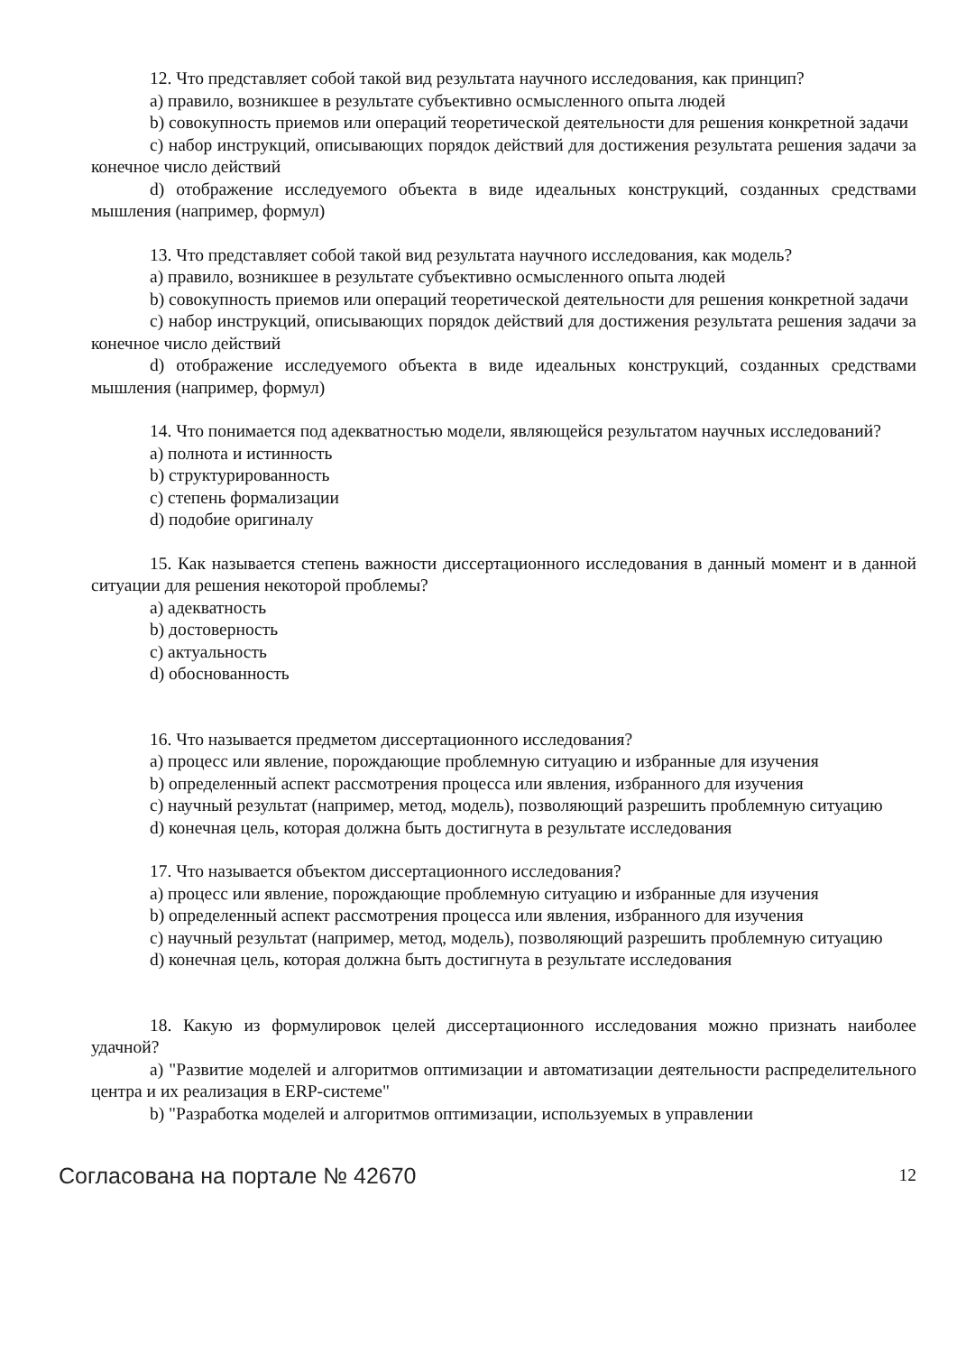12. Что представляет собой такой вид результата научного исследования, как принцип?
a) правило, возникшее в результате субъективно осмысленного опыта людей
b) совокупность приемов или операций теоретической деятельности для решения конкретной задачи
c) набор инструкций, описывающих порядок действий для достижения результата решения задачи за конечное число действий
d) отображение исследуемого объекта в виде идеальных конструкций, созданных средствами мышления (например, формул)
13. Что представляет собой такой вид результата научного исследования, как модель?
a) правило, возникшее в результате субъективно осмысленного опыта людей
b) совокупность приемов или операций теоретической деятельности для решения конкретной задачи
c) набор инструкций, описывающих порядок действий для достижения результата решения задачи за конечное число действий
d) отображение исследуемого объекта в виде идеальных конструкций, созданных средствами мышления (например, формул)
14. Что понимается под адекватностью модели, являющейся результатом научных исследований?
a) полнота и истинность
b) структурированность
c) степень формализации
d) подобие оригиналу
15. Как называется степень важности диссертационного исследования в данный момент и в данной ситуации для решения некоторой проблемы?
a) адекватность
b) достоверность
c) актуальность
d) обоснованность
16. Что называется предметом диссертационного исследования?
a) процесс или явление, порождающие проблемную ситуацию и избранные для изучения
b) определенный аспект рассмотрения процесса или явления, избранного для изучения
c) научный результат (например, метод, модель), позволяющий разрешить проблемную ситуацию
d) конечная цель, которая должна быть достигнута в результате исследования
17. Что называется объектом диссертационного исследования?
a) процесс или явление, порождающие проблемную ситуацию и избранные для изучения
b) определенный аспект рассмотрения процесса или явления, избранного для изучения
c) научный результат (например, метод, модель), позволяющий разрешить проблемную ситуацию
d) конечная цель, которая должна быть достигнута в результате исследования
18. Какую из формулировок целей диссертационного исследования можно признать наиболее удачной?
a) "Развитие моделей и алгоритмов оптимизации и автоматизации деятельности распределительного центра и их реализация в ERP-системе"
b) "Разработка моделей и алгоритмов оптимизации, используемых в управлении
Согласована на портале № 42670 12